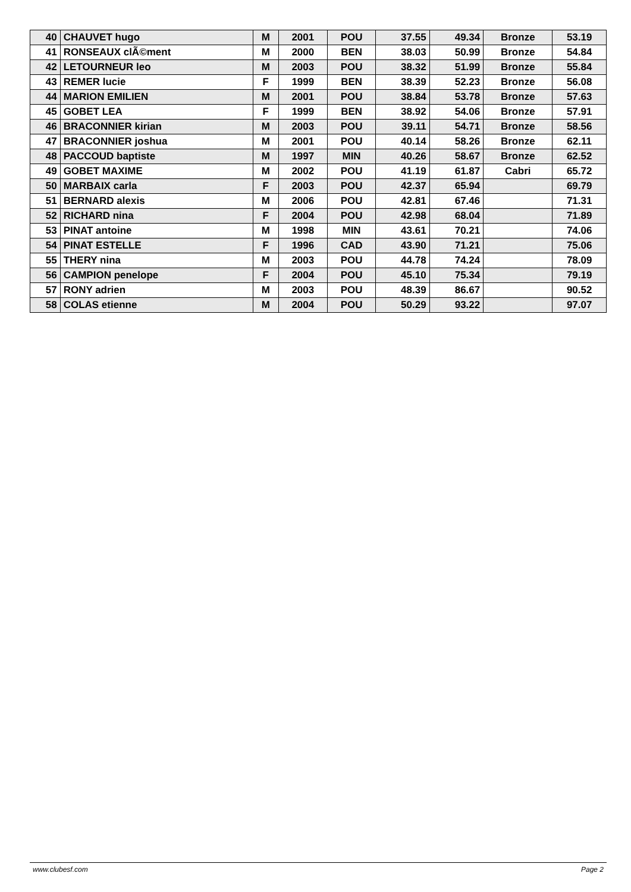| 40 | CHAUVET hugo | M | 2001 | POU | 37.55 | 49.34 | Bronze | 53.19 |
| 41 | RONSEAUX clÃ©ment | M | 2000 | BEN | 38.03 | 50.99 | Bronze | 54.84 |
| 42 | LETOURNEUR leo | M | 2003 | POU | 38.32 | 51.99 | Bronze | 55.84 |
| 43 | REMER lucie | F | 1999 | BEN | 38.39 | 52.23 | Bronze | 56.08 |
| 44 | MARION EMILIEN | M | 2001 | POU | 38.84 | 53.78 | Bronze | 57.63 |
| 45 | GOBET LEA | F | 1999 | BEN | 38.92 | 54.06 | Bronze | 57.91 |
| 46 | BRACONNIER kirian | M | 2003 | POU | 39.11 | 54.71 | Bronze | 58.56 |
| 47 | BRACONNIER joshua | M | 2001 | POU | 40.14 | 58.26 | Bronze | 62.11 |
| 48 | PACCOUD baptiste | M | 1997 | MIN | 40.26 | 58.67 | Bronze | 62.52 |
| 49 | GOBET MAXIME | M | 2002 | POU | 41.19 | 61.87 | Cabri | 65.72 |
| 50 | MARBAIX carla | F | 2003 | POU | 42.37 | 65.94 | | 69.79 |
| 51 | BERNARD alexis | M | 2006 | POU | 42.81 | 67.46 | | 71.31 |
| 52 | RICHARD nina | F | 2004 | POU | 42.98 | 68.04 | | 71.89 |
| 53 | PINAT antoine | M | 1998 | MIN | 43.61 | 70.21 | | 74.06 |
| 54 | PINAT ESTELLE | F | 1996 | CAD | 43.90 | 71.21 | | 75.06 |
| 55 | THERY nina | M | 2003 | POU | 44.78 | 74.24 | | 78.09 |
| 56 | CAMPION penelope | F | 2004 | POU | 45.10 | 75.34 | | 79.19 |
| 57 | RONY adrien | M | 2003 | POU | 48.39 | 86.67 | | 90.52 |
| 58 | COLAS etienne | M | 2004 | POU | 50.29 | 93.22 | | 97.07 |
www.clubesf.com Page 2